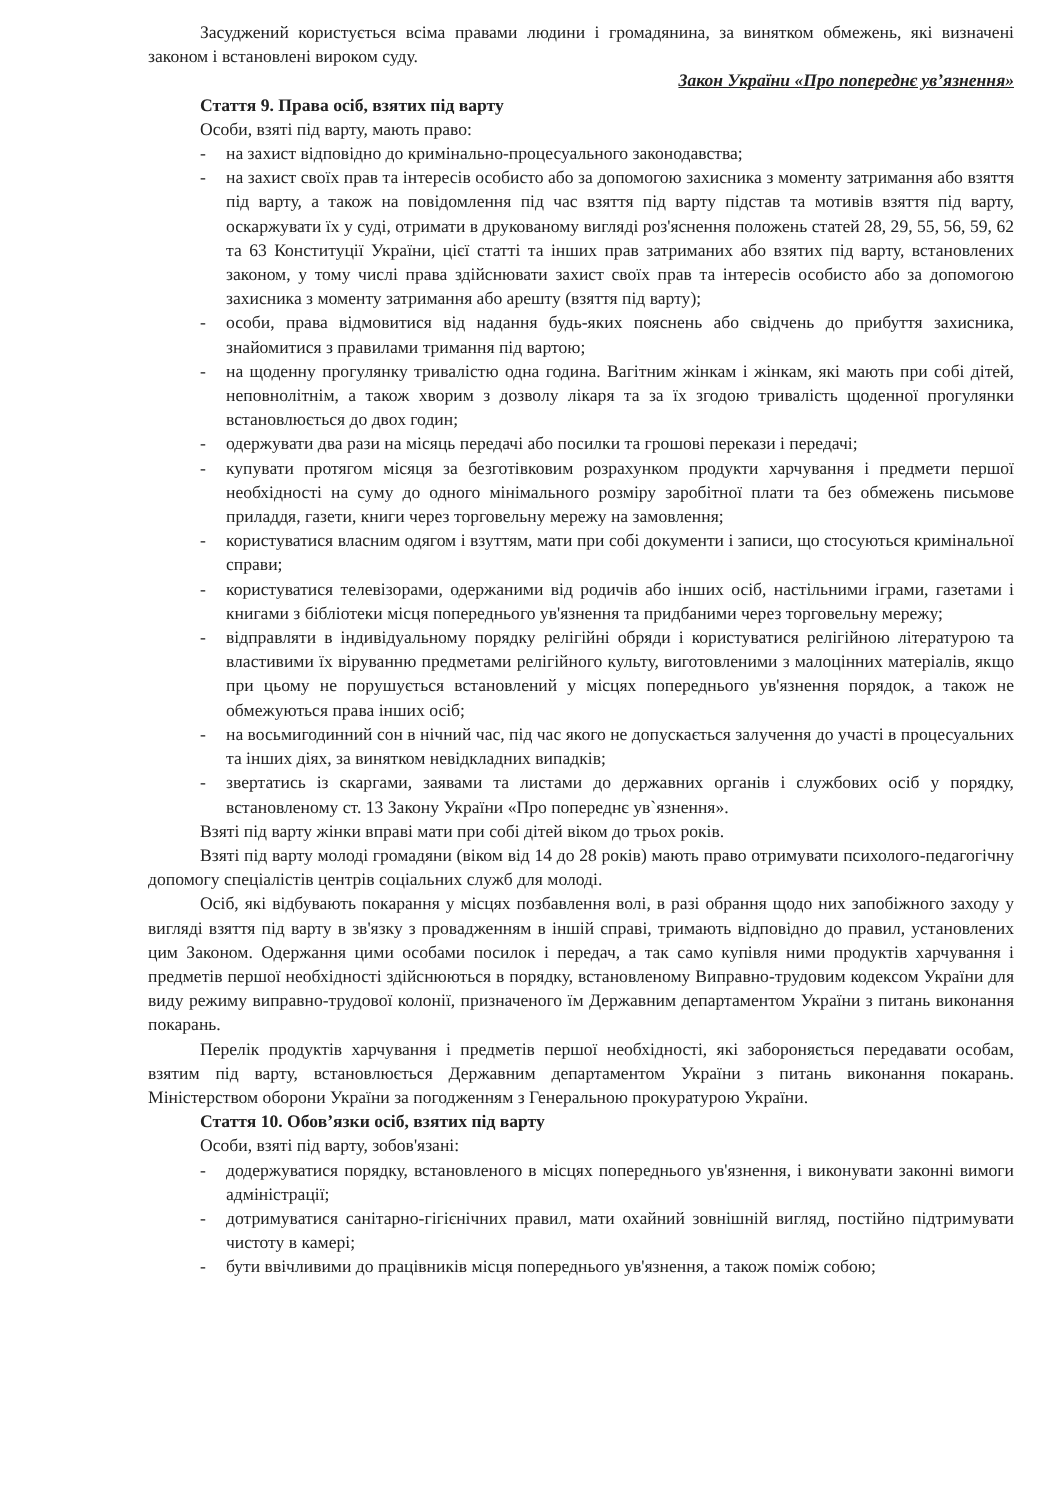Засуджений користується всіма правами людини і громадянина, за винятком обмежень, які визначені законом і встановлені вироком суду.
Закон України «Про попереднє ув’язнення»
Стаття 9. Права осіб, взятих під варту
Особи, взяті під варту, мають право:
- на захист відповідно до кримінально-процесуального законодавства;
- на захист своїх прав та інтересів особисто або за допомогою захисника з моменту затримання або взяття під варту, а також на повідомлення під час взяття під варту підстав та мотивів взяття під варту, оскаржувати їх у суді, отримати в друкованому вигляді роз'яснення положень статей 28, 29, 55, 56, 59, 62 та 63 Конституції України, цієї статті та інших прав затриманих або взятих під варту, встановлених законом, у тому числі права здійснювати захист своїх прав та інтересів особисто або за допомогою захисника з моменту затримання або арешту (взяття під варту);
- особи, права відмовитися від надання будь-яких пояснень або свідчень до прибуття захисника, знайомитися з правилами тримання під вартою;
- на щоденну прогулянку тривалістю одна година. Вагітним жінкам і жінкам, які мають при собі дітей, неповнолітнім, а також хворим з дозволу лікаря та за їх згодою тривалість щоденної прогулянки встановлюється до двох годин;
- одержувати два рази на місяць передачі або посилки та грошові перекази і передачі;
- купувати протягом місяця за безготівковим розрахунком продукти харчування і предмети першої необхідності на суму до одного мінімального розміру заробітної плати та без обмежень письмове приладдя, газети, книги через торговельну мережу на замовлення;
- користуватися власним одягом і взуттям, мати при собі документи і записи, що стосуються кримінальної справи;
- користуватися телевізорами, одержаними від родичів або інших осіб, настільними іграми, газетами і книгами з бібліотеки місця попереднього ув'язнення та придбаними через торговельну мережу;
- відправляти в індивідуальному порядку релігійні обряди і користуватися релігійною літературою та властивими їх віруванню предметами релігійного культу, виготовленими з малоцінних матеріалів, якщо при цьому не порушується встановлений у місцях попереднього ув'язнення порядок, а також не обмежуються права інших осіб;
- на восьмигодинний сон в нічний час, під час якого не допускається залучення до участі в процесуальних та інших діях, за винятком невідкладних випадків;
- звертатись із скаргами, заявами та листами до державних органів і службових осіб у порядку, встановленому ст. 13 Закону України «Про попереднє ув`язнення».
Взяті під варту жінки вправі мати при собі дітей віком до трьох років.
Взяті під варту молоді громадяни (віком від 14 до 28 років) мають право отримувати психолого-педагогічну допомогу спеціалістів центрів соціальних служб для молоді.
Осіб, які відбувають покарання у місцях позбавлення волі, в разі обрання щодо них запобіжного заходу у вигляді взяття під варту в зв'язку з провадженням в іншій справі, тримають відповідно до правил, установлених цим Законом. Одержання цими особами посилок і передач, а так само купівля ними продуктів харчування і предметів першої необхідності здійснюються в порядку, встановленому Виправно-трудовим кодексом України для виду режиму виправно-трудової колонії, призначеного їм Державним департаментом України з питань виконання покарань.
Перелік продуктів харчування і предметів першої необхідності, які забороняється передавати особам, взятим під варту, встановлюється Державним департаментом України з питань виконання покарань. Міністерством оборони України за погодженням з Генеральною прокуратурою України.
Стаття 10. Обов’язки осіб, взятих під варту
Особи, взяті під варту, зобов'язані:
- додержуватися порядку, встановленого в місцях попереднього ув'язнення, і виконувати законні вимоги адміністрації;
- дотримуватися санітарно-гігієнічних правил, мати охайний зовнішній вигляд, постійно підтримувати чистоту в камері;
- бути ввічливими до працівників місця попереднього ув'язнення, а також поміж собою;